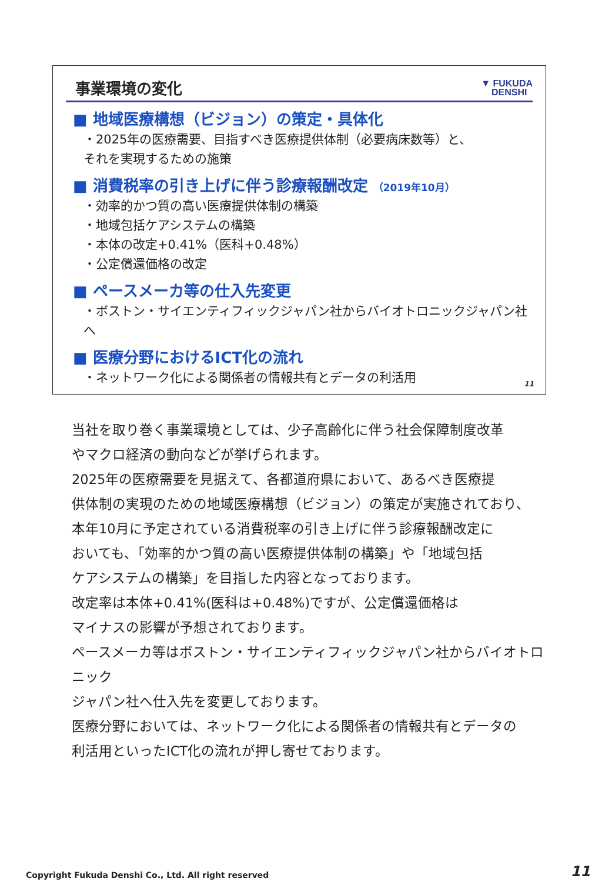事業環境の変化
▼ FUKUDA
DENSHI
■ 地域医療構想（ビジョン）の策定・具体化
・2025年の医療需要、目指すべき医療提供体制（必要病床数等）と、
それを実現するための施策
■ 消費税率の引き上げに伴う診療報酬改定 （2019年10月）
・効率的かつ質の高い医療提供体制の構築
・地域包括ケアシステムの構築
・本体の改定+0.41%（医科+0.48%）
・公定償還価格の改定
■ ペースメーカ等の仕入先変更
・ボストン・サイエンティフィックジャパン社からバイオトロニックジャパン社へ
■ 医療分野におけるICT化の流れ
・ネットワーク化による関係者の情報共有とデータの利活用
11
当社を取り巻く事業環境としては、少子高齢化に伴う社会保障制度改革
やマクロ経済の動向などが挙げられます。
2025年の医療需要を見据えて、各都道府県において、あるべき医療提
供体制の実現のための地域医療構想（ビジョン）の策定が実施されており、
本年10月に予定されている消費税率の引き上げに伴う診療報酬改定に
おいても、「効率的かつ質の高い医療提供体制の構築」や「地域包括
ケアシステムの構築」を目指した内容となっております。
改定率は本体+0.41%(医科は+0.48%)ですが、公定償還価格は
マイナスの影響が予想されております。
ペースメーカ等はボストン・サイエンティフィックジャパン社からバイオトロニック
ジャパン社へ仕入先を変更しております。
医療分野においては、ネットワーク化による関係者の情報共有とデータの
利活用といったICT化の流れが押し寄せております。
Copyright Fukuda Denshi Co., Ltd. All right reserved 11